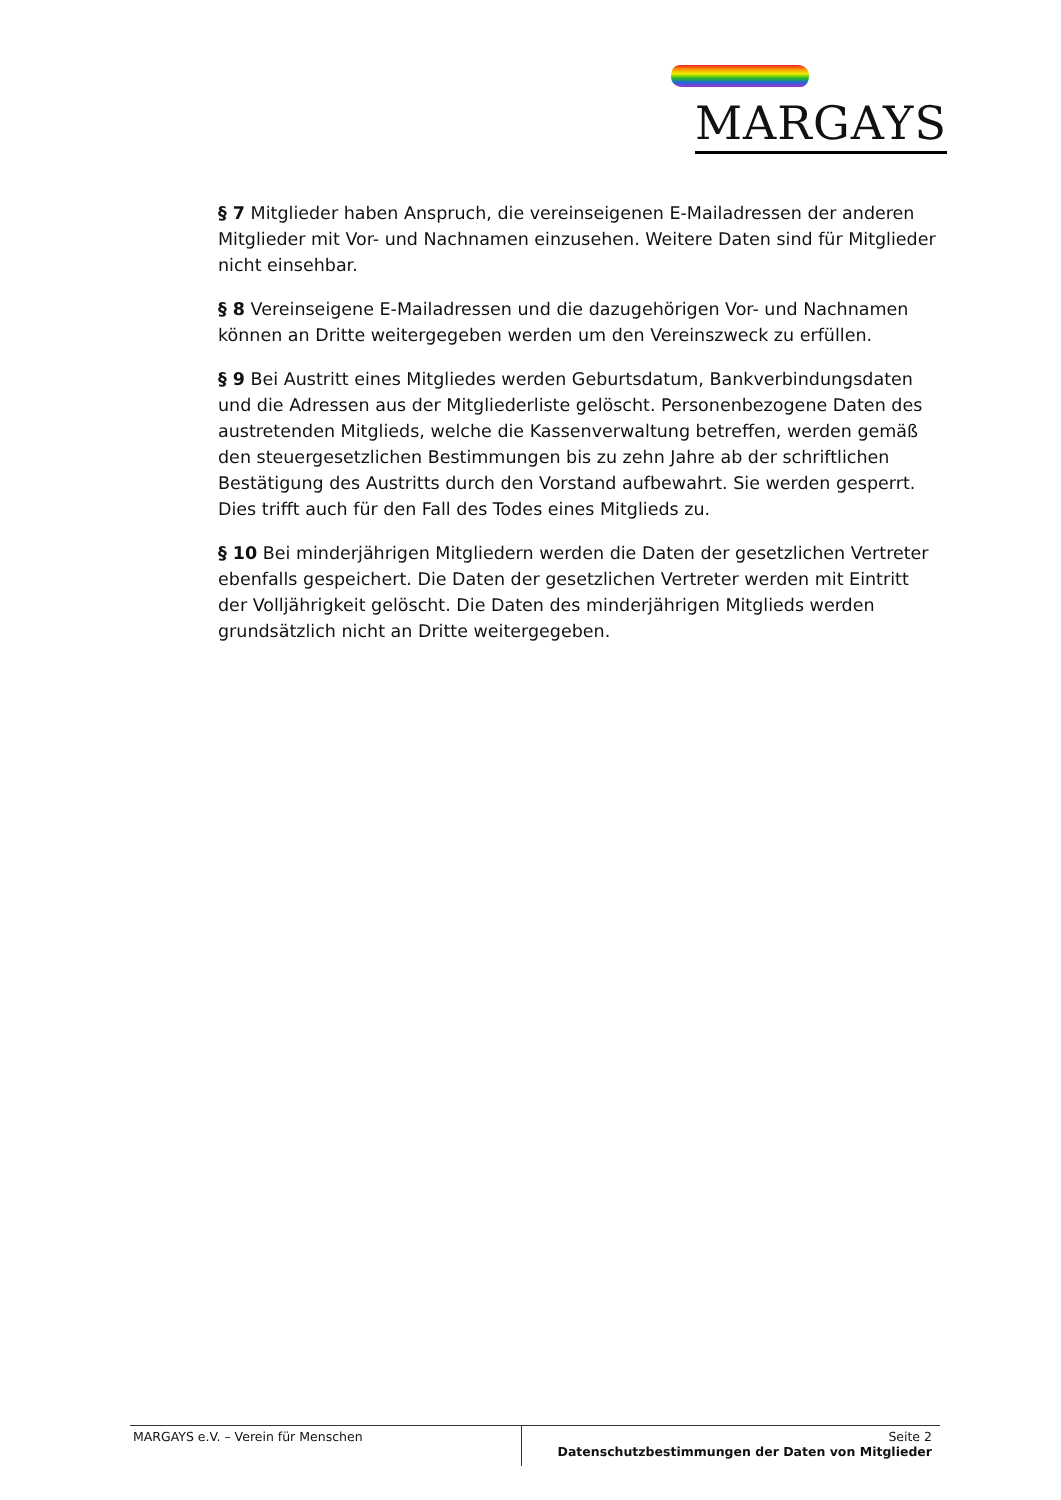MARGAYS
§ 7 Mitglieder haben Anspruch, die vereinseigenen E-Mailadressen der anderen Mit­glieder mit Vor- und Nachnamen einzusehen. Weitere Daten sind für Mitglieder nicht einsehbar.
§ 8 Vereinseigene E-Mailadressen und die dazugehörigen Vor- und Nachnamen kön­nen an Dritte weitergegeben werden um den Vereinszweck zu erfüllen.
§ 9 Bei Austritt eines Mitgliedes werden Geburtsdatum, Bankverbindungsdaten und die Adressen aus der Mitgliederliste gelöscht. Personenbezogene Daten des austre­tenden Mitglieds, welche die Kassenverwaltung betreffen, werden gemäß den steuer­gesetzlichen Bestimmungen bis zu zehn Jahre ab der schriftlichen Bestätigung des Austritts durch den Vorstand aufbewahrt. Sie werden gesperrt. Dies trifft auch für den Fall des Todes eines Mitglieds zu.
§ 10 Bei minderjährigen Mitgliedern werden die Daten der gesetzlichen Vertreter ebenfalls gespeichert. Die Daten der gesetzlichen Vertreter werden mit Eintritt der Volljährigkeit gelöscht. Die Daten des minderjährigen Mitglieds werden grundsätzlich nicht an Dritte weitergegeben.
MARGAYS e.V. – Verein für Menschen
Seite 2
Datenschutzbestimmungen der Daten von Mitglieder